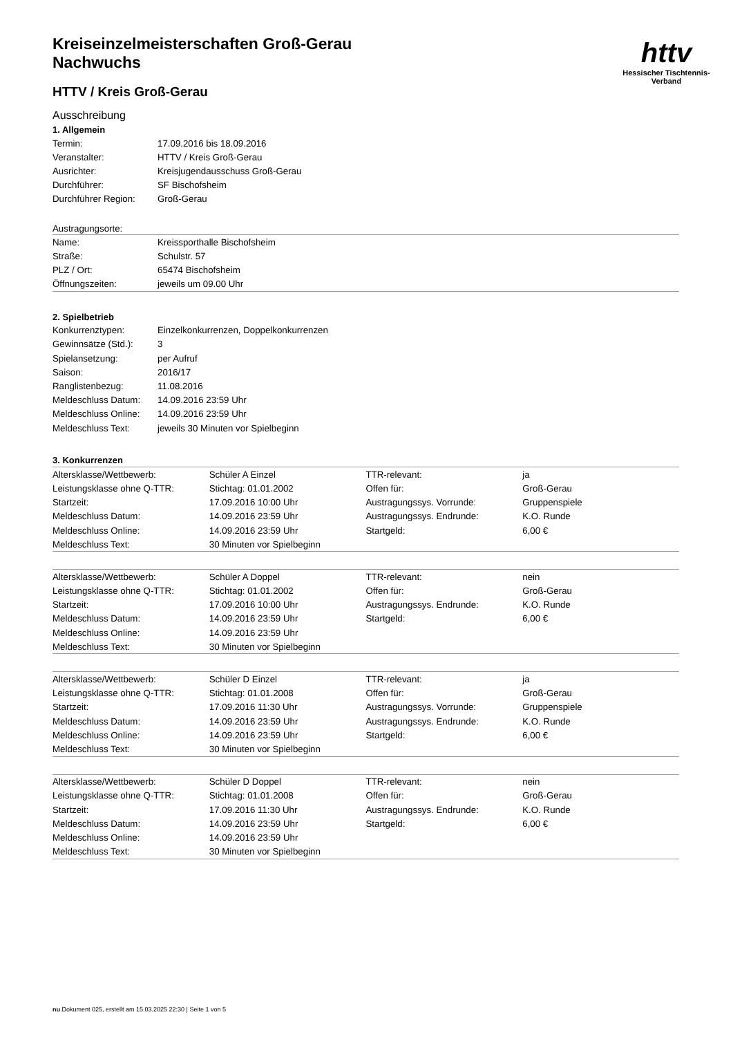httv
Hessischer Tischtennis-Verband
Kreiseinzelmeisterschaften Groß-Gerau
Nachwuchs
HTTV / Kreis Groß-Gerau
Ausschreibung
1. Allgemein
| Termin: | 17.09.2016 bis 18.09.2016 |
| Veranstalter: | HTTV / Kreis Groß-Gerau |
| Ausrichter: | Kreisjugendausschuss Groß-Gerau |
| Durchführer: | SF Bischofsheim |
| Durchführer Region: | Groß-Gerau |
Austragungsorte:
| Name: | Kreissporthalle Bischofsheim |
| Straße: | Schulstr. 57 |
| PLZ / Ort: | 65474 Bischofsheim |
| Öffnungszeiten: | jeweils um 09.00 Uhr |
2. Spielbetrieb
| Konkurrenztypen: | Einzelkonkurrenzen, Doppelkonkurrenzen |
| Gewinnsätze (Std.): | 3 |
| Spielansetzung: | per Aufruf |
| Saison: | 2016/17 |
| Ranglistenbezug: | 11.08.2016 |
| Meldeschluss Datum: | 14.09.2016 23:59 Uhr |
| Meldeschluss Online: | 14.09.2016 23:59 Uhr |
| Meldeschluss Text: | jeweils 30 Minuten vor Spielbeginn |
3. Konkurrenzen
| Altersklasse/Wettbewerb: | Schüler A Einzel | TTR-relevant: | ja |
| Leistungsklasse ohne Q-TTR: | Stichtag: 01.01.2002 | Offen für: | Groß-Gerau |
| Startzeit: | 17.09.2016 10:00 Uhr | Austragungssys. Vorrunde: | Gruppenspiele |
| Meldeschluss Datum: | 14.09.2016 23:59 Uhr | Austragungssys. Endrunde: | K.O. Runde |
| Meldeschluss Online: | 14.09.2016 23:59 Uhr | Startgeld: | 6,00 € |
| Meldeschluss Text: | 30 Minuten vor Spielbeginn | | |
| Altersklasse/Wettbewerb: | Schüler A Doppel | TTR-relevant: | nein |
| Leistungsklasse ohne Q-TTR: | Stichtag: 01.01.2002 | Offen für: | Groß-Gerau |
| Startzeit: | 17.09.2016 10:00 Uhr | Austragungssys. Endrunde: | K.O. Runde |
| Meldeschluss Datum: | 14.09.2016 23:59 Uhr | Startgeld: | 6,00 € |
| Meldeschluss Online: | 14.09.2016 23:59 Uhr | | |
| Meldeschluss Text: | 30 Minuten vor Spielbeginn | | |
| Altersklasse/Wettbewerb: | Schüler D Einzel | TTR-relevant: | ja |
| Leistungsklasse ohne Q-TTR: | Stichtag: 01.01.2008 | Offen für: | Groß-Gerau |
| Startzeit: | 17.09.2016 11:30 Uhr | Austragungssys. Vorrunde: | Gruppenspiele |
| Meldeschluss Datum: | 14.09.2016 23:59 Uhr | Austragungssys. Endrunde: | K.O. Runde |
| Meldeschluss Online: | 14.09.2016 23:59 Uhr | Startgeld: | 6,00 € |
| Meldeschluss Text: | 30 Minuten vor Spielbeginn | | |
| Altersklasse/Wettbewerb: | Schüler D Doppel | TTR-relevant: | nein |
| Leistungsklasse ohne Q-TTR: | Stichtag: 01.01.2008 | Offen für: | Groß-Gerau |
| Startzeit: | 17.09.2016 11:30 Uhr | Austragungssys. Endrunde: | K.O. Runde |
| Meldeschluss Datum: | 14.09.2016 23:59 Uhr | Startgeld: | 6,00 € |
| Meldeschluss Online: | 14.09.2016 23:59 Uhr | | |
| Meldeschluss Text: | 30 Minuten vor Spielbeginn | | |
nu.Dokument 025, erstellt am 15.03.2025 22:30 | Seite 1 von 5